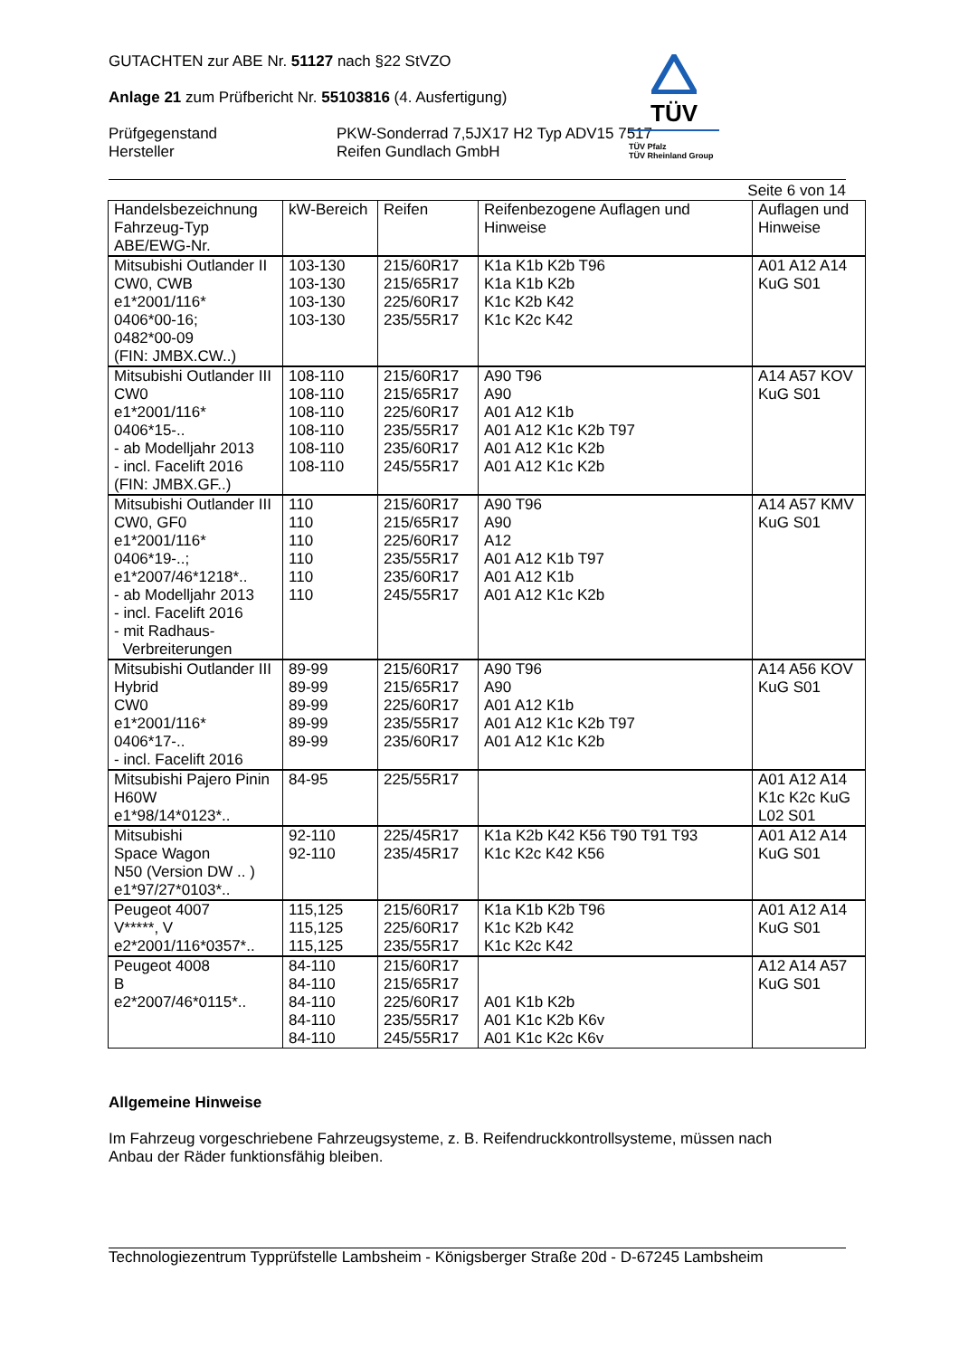TÜV
TÜV Pfalz
TÜV Rheinland Group
GUTACHTEN zur ABE Nr. 51127 nach §22 StVZO
Anlage 21 zum Prüfbericht Nr. 55103816 (4. Ausfertigung)
Prüfgegenstand
Hersteller
PKW-Sonderrad 7,5JX17 H2 Typ ADV15 7517
Reifen Gundlach GmbH
Seite 6 von 14
| Handelsbezeichnung Fahrzeug-Typ ABE/EWG-Nr. | kW-Bereich | Reifen | Reifenbezogene Auflagen und Hinweise | Auflagen und Hinweise |
| Mitsubishi Outlander II CW0, CWB e1*2001/116* 0406*00-16; 0482*00-09 (FIN: JMBX.CW..) | 103-130 103-130 103-130 103-130 | 215/60R17 215/65R17 225/60R17 235/55R17 | K1a K1b K2b T96 K1a K1b K2b K1c K2b K42 K1c K2c K42 | A01 A12 A14 KuG S01 |
| Mitsubishi Outlander III CW0 e1*2001/116* 0406*15-.. - ab Modelljahr 2013 - incl. Facelift 2016 (FIN: JMBX.GF..) | 108-110 108-110 108-110 108-110 108-110 108-110 | 215/60R17 215/65R17 225/60R17 235/55R17 235/60R17 245/55R17 | A90 T96 A90 A01 A12 K1b A01 A12 K1c K2b T97 A01 A12 K1c K2b A01 A12 K1c K2b | A14 A57 KOV KuG S01 |
| Mitsubishi Outlander III CW0, GF0 e1*2001/116* 0406*19-..; e1*2007/46*1218*.. - ab Modelljahr 2013 - incl. Facelift 2016 - mit Radhaus- Verbreiterungen | 110 110 110 110 110 110 | 215/60R17 215/65R17 225/60R17 235/55R17 235/60R17 245/55R17 | A90 T96 A90 A12 A01 A12 K1b T97 A01 A12 K1b A01 A12 K1c K2b | A14 A57 KMV KuG S01 |
| Mitsubishi Outlander III Hybrid CW0 e1*2001/116* 0406*17-.. - incl. Facelift 2016 | 89-99 89-99 89-99 89-99 89-99 | 215/60R17 215/65R17 225/60R17 235/55R17 235/60R17 | A90 T96 A90 A01 A12 K1b A01 A12 K1c K2b T97 A01 A12 K1c K2b | A14 A56 KOV KuG S01 |
| Mitsubishi Pajero Pinin H60W e1*98/14*0123*.. | 84-95 | 225/55R17 | | A01 A12 A14 K1c K2c KuG L02 S01 |
| Mitsubishi Space Wagon N50 (Version DW .. ) e1*97/27*0103*.. | 92-110 92-110 | 225/45R17 235/45R17 | K1a K2b K42 K56 T90 T91 T93 K1c K2c K42 K56 | A01 A12 A14 KuG S01 |
| Peugeot 4007 V*****, V e2*2001/116*0357*.. | 115,125 115,125 115,125 | 215/60R17 225/60R17 235/55R17 | K1a K1b K2b T96 K1c K2b K42 K1c K2c K42 | A01 A12 A14 KuG S01 |
| Peugeot 4008 B e2*2007/46*0115*.. | 84-110 84-110 84-110 84-110 84-110 | 215/60R17 215/65R17 225/60R17 235/55R17 245/55R17 | A01 K1b K2b A01 K1c K2b K6v A01 K1c K2c K6v | A12 A14 A57 KuG S01 |
Allgemeine Hinweise
Im Fahrzeug vorgeschriebene Fahrzeugsysteme, z. B. Reifendruckkontrollsysteme, müssen nach
Anbau der Räder funktionsfähig bleiben.
Technologiezentrum Typprüfstelle Lambsheim - Königsberger Straße 20d - D-67245 Lambsheim